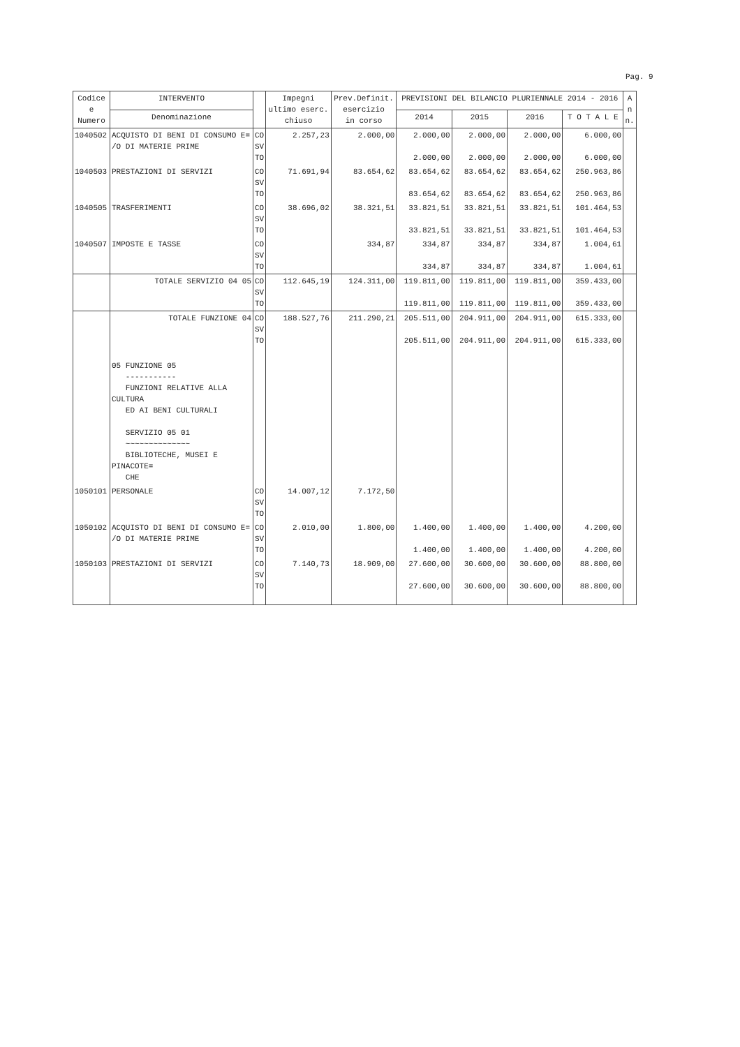Pag. 9
| Codice e Numero | INTERVENTO | | Impegni ultimo eserc. chiuso | Prev.Definit. esercizio in corso | PREVISIONI DEL BILANCIO PLURIENNALE 2014 - 2016 | | | | A n n. |
| --- | --- | --- | --- | --- | --- | --- | --- | --- | --- |
| | Denominazione | | | | 2014 | 2015 | 2016 | T O T A L E | |
| 1040502 | ACQUISTO DI BENI DI CONSUMO E= /O DI MATERIE PRIME | CO SV TO | 2.257,23 | 2.000,00 | 2.000,00 2.000,00 | 2.000,00 2.000,00 | 2.000,00 2.000,00 | 6.000,00 6.000,00 | |
| 1040503 | PRESTAZIONI DI SERVIZI | CO SV TO | 71.691,94 | 83.654,62 | 83.654,62 83.654,62 | 83.654,62 83.654,62 | 83.654,62 83.654,62 | 250.963,86 250.963,86 | |
| 1040505 | TRASFERIMENTI | CO SV TO | 38.696,02 | 38.321,51 | 33.821,51 33.821,51 | 33.821,51 33.821,51 | 33.821,51 33.821,51 | 101.464,53 101.464,53 | |
| 1040507 | IMPOSTE E TASSE | CO SV TO | | 334,87 | 334,87 334,87 | 334,87 334,87 | 334,87 334,87 | 1.004,61 1.004,61 | |
| | TOTALE SERVIZIO 04 05 | CO SV TO | 112.645,19 | 124.311,00 | 119.811,00 119.811,00 | 119.811,00 119.811,00 | 119.811,00 119.811,00 | 359.433,00 359.433,00 | |
| | TOTALE FUNZIONE 04 | CO SV TO | 188.527,76 | 211.290,21 | 205.511,00 205.511,00 | 204.911,00 204.911,00 | 204.911,00 204.911,00 | 615.333,00 615.333,00 | |
| | 05 FUNZIONE 05 ----------- FUNZIONI RELATIVE ALLA CULTURA ED AI BENI CULTURALI SERVIZIO 05 01 ~~~~~~~~~~~~~~ BIBLIOTECHE, MUSEI E PINACOTE= CHE | | | | | | | | |
| 1050101 | PERSONALE | CO SV TO | 14.007,12 | 7.172,50 | | | | | |
| 1050102 | ACQUISTO DI BENI DI CONSUMO E= /O DI MATERIE PRIME | CO SV TO | 2.010,00 | 1.800,00 | 1.400,00 1.400,00 | 1.400,00 1.400,00 | 1.400,00 1.400,00 | 4.200,00 4.200,00 | |
| 1050103 | PRESTAZIONI DI SERVIZI | CO SV TO | 7.140,73 | 18.909,00 | 27.600,00 27.600,00 | 30.600,00 30.600,00 | 30.600,00 30.600,00 | 88.800,00 88.800,00 | |